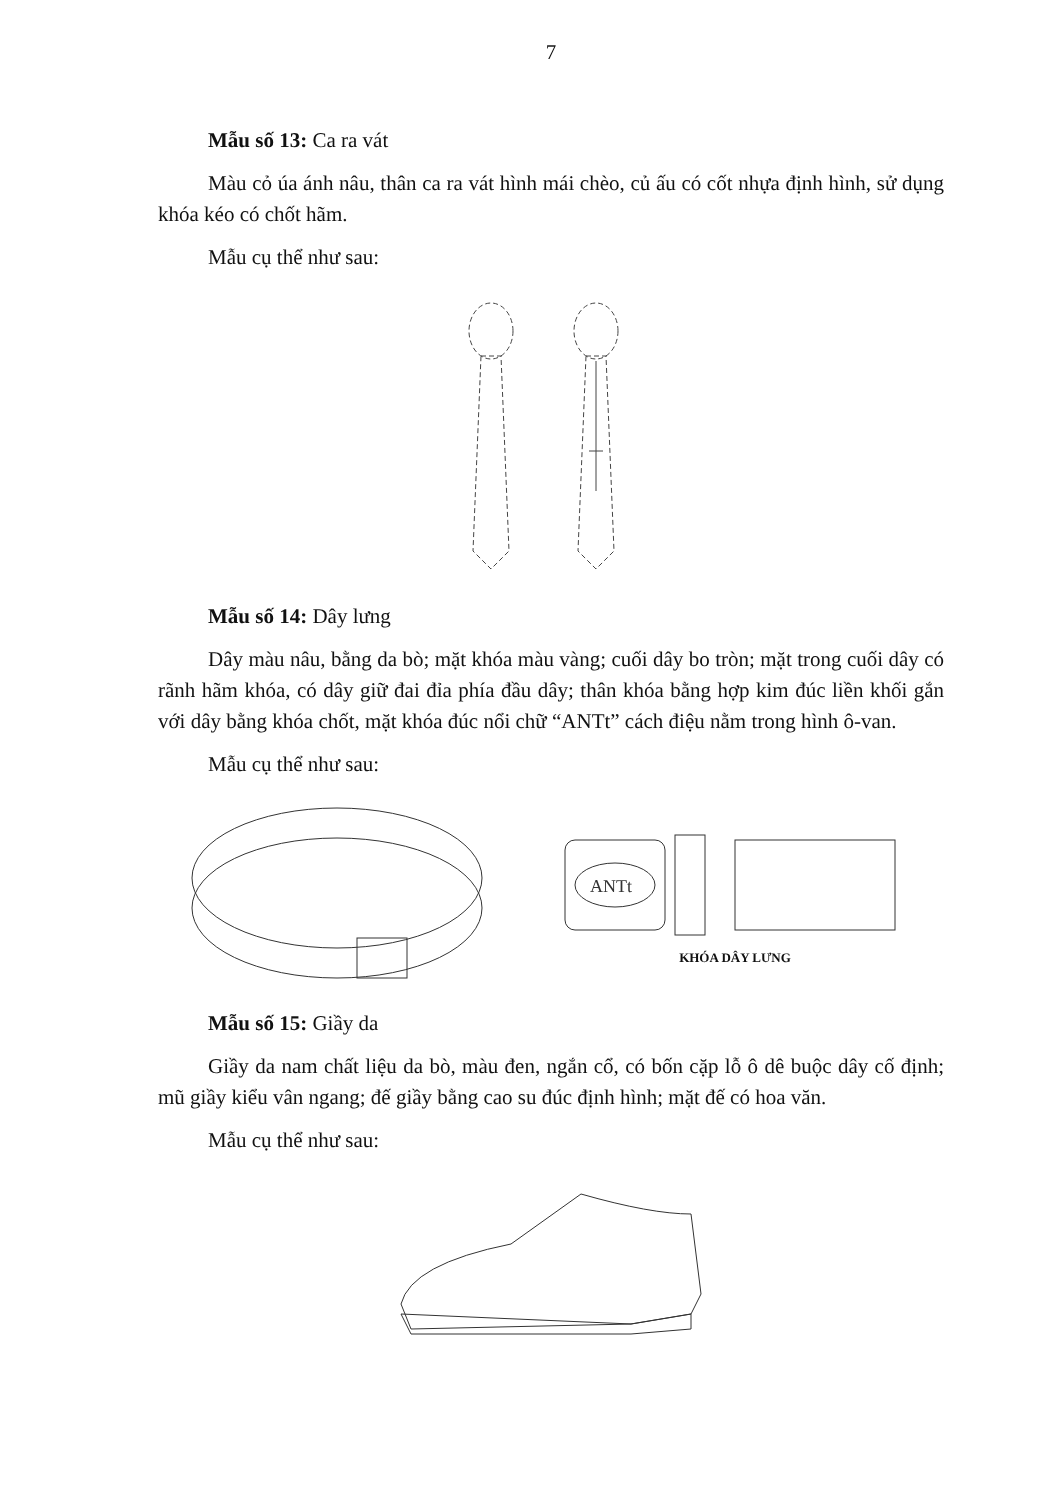7
Mẫu số 13: Ca ra vát
Màu cỏ úa ánh nâu, thân ca ra vát hình mái chèo, củ ấu có cốt nhựa định hình, sử dụng khóa kéo có chốt hãm.
Mẫu cụ thể như sau:
Mẫu số 14: Dây lưng
Dây màu nâu, bằng da bò; mặt khóa màu vàng; cuối dây bo tròn; mặt trong cuối dây có rãnh hãm khóa, có dây giữ đai đỉa phía đầu dây; thân khóa bằng hợp kim đúc liền khối gắn với dây bằng khóa chốt, mặt khóa đúc nổi chữ “ANTt” cách điệu nằm trong hình ô-van.
Mẫu cụ thể như sau:
ANTt
KHÓA DÂY LƯNG
Mẫu số 15: Giầy da
Giầy da nam chất liệu da bò, màu đen, ngắn cổ, có bốn cặp lỗ ô dê buộc dây cố định; mũ giầy kiểu vân ngang; đế giầy bằng cao su đúc định hình; mặt đế có hoa văn.
Mẫu cụ thể như sau: